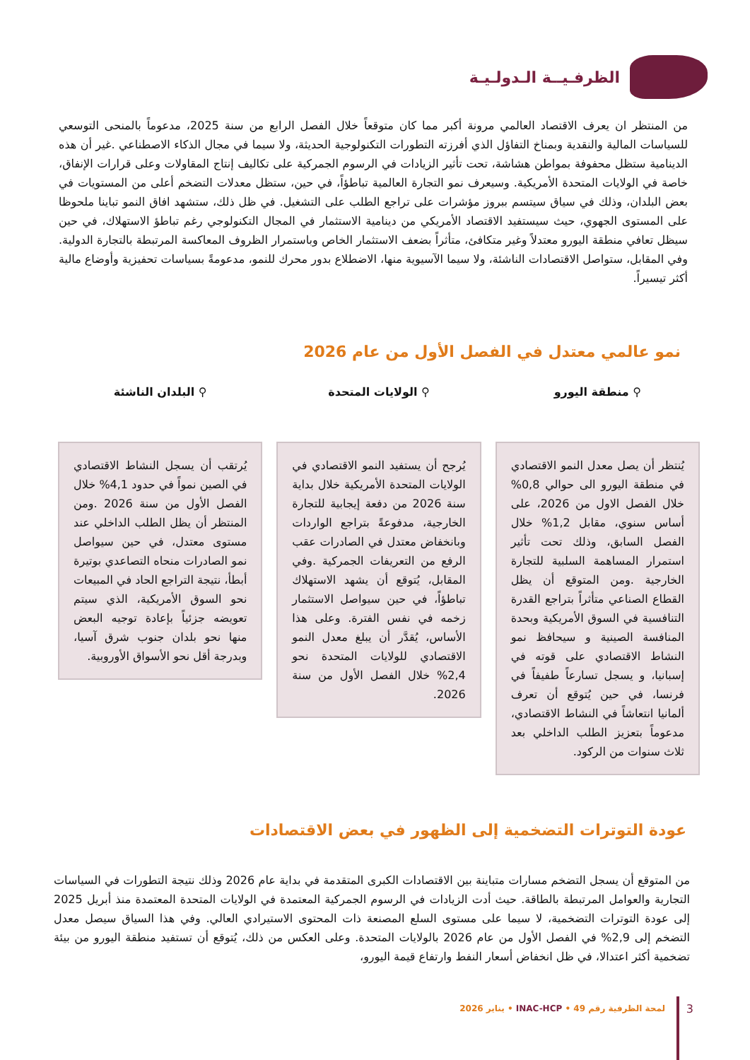الظرفـيــة الـدولـيـة
من المنتظر ان يعرف الاقتصاد العالمي مرونة أكبر مما كان متوقعاً خلال الفصل الرابع من سنة 2025، مدعوماً بالمنحى التوسعي للسياسات المالية والنقدية وبمناخ التفاؤل الذي أفرزته التطورات التكنولوجية الحديثة، ولا سيما في مجال الذكاء الاصطناعي .غير أن هذه الدينامية ستظل محفوفة بمواطن هشاشة، تحت تأثير الزيادات في الرسوم الجمركية على تكاليف إنتاج المقاولات وعلى قرارات الإنفاق، خاصة في الولايات المتحدة الأمريكية. وسيعرف نمو التجارة العالمية تباطؤاً، في حين، ستظل معدلات التضخم أعلى من المستويات في بعض البلدان، وذلك في سياق سيتسم ببروز مؤشرات على تراجع الطلب على التشغيل. في ظل ذلك، ستشهد افاق النمو تباينا ملحوظا على المستوى الجهوي، حيث سيستفيد الاقتصاد الأمريكي من دينامية الاستثمار في المجال التكنولوجي رغم تباطؤ الاستهلاك، في حين سيظل تعافي منطقة اليورو معتدلاً وغير متكافئ، متأثراً بضعف الاستثمار الخاص وباستمرار الظروف المعاكسة المرتبطة بالتجارة الدولية. وفي المقابل، ستواصل الاقتصادات الناشئة، ولا سيما الآسيوية منها، الاضطلاع بدور محرك للنمو، مدعومةً بسياسات تحفيزية وأوضاع مالية أكثر تيسيراً.
نمو عالمي معتدل في الفصل الأول من عام 2026
⚲ منطقة اليورو
يُنتظر أن يصل معدل النمو الاقتصادي في منطقة اليورو الى حوالي 0,8% خلال الفصل الاول من 2026، على أساس سنوي، مقابل 1,2% خلال الفصل السابق، وذلك تحت تأثير استمرار المساهمة السلبية للتجارة الخارجية .ومن المتوقع أن يظل القطاع الصناعي متأثراً بتراجع القدرة التنافسية في السوق الأمريكية وبحدة المنافسة الصينية و سيحافظ نمو النشاط الاقتصادي على قوته في إسبانيا، و يسجل تسارعاً طفيفاً في فرنسا، في حين يُتوقع أن تعرف ألمانيا انتعاشاً في النشاط الاقتصادي، مدعوماً بتعزيز الطلب الداخلي بعد ثلاث سنوات من الركود.
⚲ الولايات المتحدة
يُرجح أن يستفيد النمو الاقتصادي في الولايات المتحدة الأمريكية خلال بداية سنة 2026 من دفعة إيجابية للتجارة الخارجية، مدفوعةً بتراجع الواردات وبانخفاض معتدل في الصادرات عقب الرفع من التعريفات الجمركية .وفي المقابل، يُتوقع أن يشهد الاستهلاك تباطؤاً، في حين سيواصل الاستثمار زخمه في نفس الفترة. وعلى هذا الأساس، يُقدَّر أن يبلغ معدل النمو الاقتصادي للولايات المتحدة نحو 2,4% خلال الفصل الأول من سنة 2026.
⚲ البلدان الناشئة
يُرتقب أن يسجل النشاط الاقتصادي في الصين نمواً في حدود 4,1% خلال الفصل الأول من سنة 2026 .ومن المنتظر أن يظل الطلب الداخلي عند مستوى معتدل، في حين سيواصل نمو الصادرات منحاه التصاعدي بوتيرة أبطأ، نتيجة التراجع الحاد في المبيعات نحو السوق الأمريكية، الذي سيتم تعويضه جزئياً بإعادة توجيه البعض منها نحو بلدان جنوب شرق آسيا، وبدرجة أقل نحو الأسواق الأوروبية.
عودة التوترات التضخمية إلى الظهور في بعض الاقتصادات
من المتوقع أن يسجل التضخم مسارات متباينة بين الاقتصادات الكبرى المتقدمة في بداية عام 2026 وذلك نتيجة التطورات في السياسات التجارية والعوامل المرتبطة بالطاقة. حيث أدت الزيادات في الرسوم الجمركية المعتمدة في الولايات المتحدة المعتمدة منذ أبريل 2025 إلى عودة التوترات التضخمية، لا سيما على مستوى السلع المصنعة ذات المحتوى الاستيرادي العالي. وفي هذا السياق سيصل معدل التضخم إلى 2,9% في الفصل الأول من عام 2026 بالولايات المتحدة. وعلى العكس من ذلك، يُتوقع أن تستفيد منطقة اليورو من بيئة تضخمية أكثر اعتدالا، في ظل انخفاض أسعار النفط وارتفاع قيمة اليورو،
3
لمحة الظرفية رقم 49 • INAC-HCP • يناير 2026